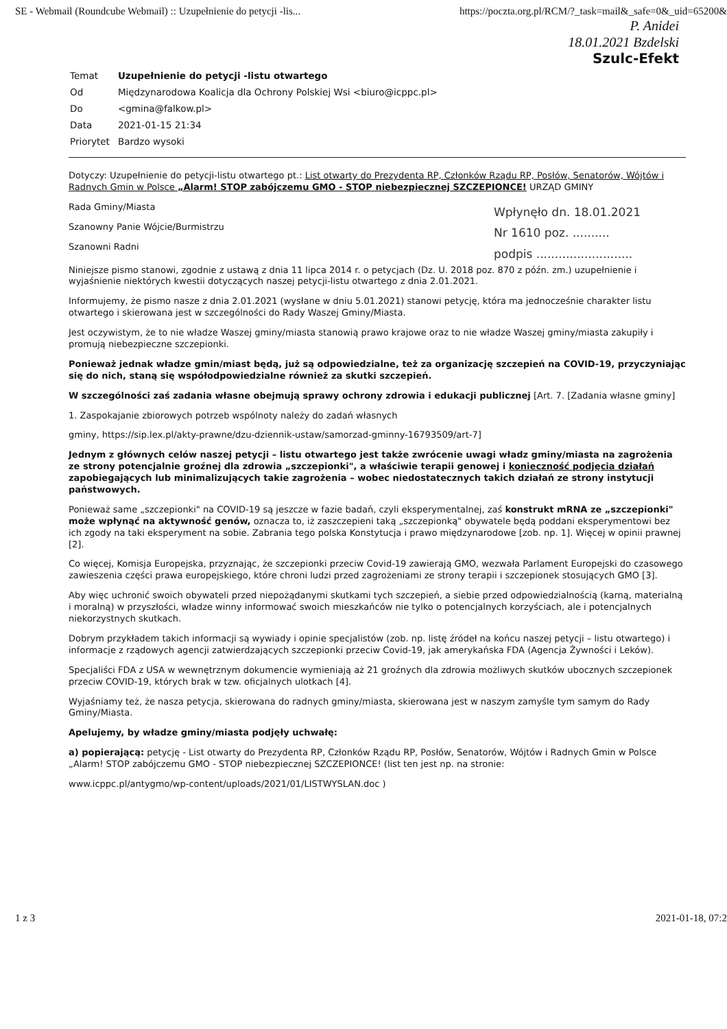SE - Webmail (Roundcube Webmail) :: Uzupełnienie do petycji -lis... https://poczta.org.pl/RCM/?_task=mail&_safe=0&_uid=65200&
P. Anidei
18.01.2021 Bzdelski
Szulc-Efekt
| Temat | Uzupełnienie do petycji -listu otwartego |
| Od | Międzynarodowa Koalicja dla Ochrony Polskiej Wsi <biuro@icppc.pl> |
| Do | <gmina@falkow.pl> |
| Data | 2021-01-15 21:34 |
| Priorytet | Bardzo wysoki |
Dotyczy: Uzupełnienie do petycji-listu otwartego pt.: List otwarty do Prezydenta RP, Członków Rządu RP, Posłów, Senatorów, Wójtów i Radnych Gmin w Polsce „Alarm! STOP zabójczemu GMO - STOP niebezpiecznej SZCZEPIONCE! URZĄD GMINY
Wpłynęło dn. 18.01.2021
Nr 1610 poz. ..........
podpis ..........................
Rada Gminy/Miasta
Szanowny Panie Wójcie/Burmistrzu
Szanowni Radni
Niniejsze pismo stanowi, zgodnie z ustawą z dnia 11 lipca 2014 r. o petycjach (Dz. U. 2018 poz. 870 z późn. zm.) uzupełnienie i wyjaśnienie niektórych kwestii dotyczących naszej petycji-listu otwartego z dnia 2.01.2021.
Informujemy, że pismo nasze z dnia 2.01.2021 (wysłane w dniu 5.01.2021) stanowi petycję, która ma jednocześnie charakter listu otwartego i skierowana jest w szczególności do Rady Waszej Gminy/Miasta.
Jest oczywistym, że to nie władze Waszej gminy/miasta stanowią prawo krajowe oraz to nie władze Waszej gminy/miasta zakupiły i promują niebezpieczne szczepionki.
Ponieważ jednak władze gmin/miast będą, już są odpowiedzialne, też za organizację szczepień na COVID-19, przyczyniając się do nich, staną się współodpowiedzialne również za skutki szczepień.
W szczególności zaś zadania własne obejmują sprawy ochrony zdrowia i edukacji publicznej [Art. 7. [Zadania własne gminy]
1. Zaspokajanie zbiorowych potrzeb wspólnoty należy do zadań własnych
gminy, https://sip.lex.pl/akty-prawne/dzu-dziennik-ustaw/samorzad-gminny-16793509/art-7]
Jednym z głównych celów naszej petycji – listu otwartego jest także zwrócenie uwagi władz gminy/miasta na zagrożenia ze strony potencjalnie groźnej dla zdrowia „szczepionki", a właściwie terapii genowej i konieczność podjęcia działań zapobiegających lub minimalizujących takie zagrożenia – wobec niedostatecznych takich działań ze strony instytucji państwowych.
Ponieważ same „szczepionki" na COVID-19 są jeszcze w fazie badań, czyli eksperymentalnej, zaś konstrukt mRNA ze „szczepionki" może wpłynąć na aktywność genów, oznacza to, iż zaszczepieni taką „szczepionką" obywatele będą poddani eksperymentowi bez ich zgody na taki eksperyment na sobie. Zabrania tego polska Konstytucja i prawo międzynarodowe [zob. np. 1]. Więcej w opinii prawnej [2].
Co więcej, Komisja Europejska, przyznając, że szczepionki przeciw Covid-19 zawierają GMO, wezwała Parlament Europejski do czasowego zawieszenia części prawa europejskiego, które chroni ludzi przed zagrożeniami ze strony terapii i szczepionek stosujących GMO [3].
Aby więc uchronić swoich obywateli przed niepożądanymi skutkami tych szczepień, a siebie przed odpowiedzialnością (karną, materialną i moralną) w przyszłości, władze winny informować swoich mieszkańców nie tylko o potencjalnych korzyściach, ale i potencjalnych niekorzystnych skutkach.
Dobrym przykładem takich informacji są wywiady i opinie specjalistów (zob. np. listę źródeł na końcu naszej petycji – listu otwartego) i informacje z rządowych agencji zatwierdzających szczepionki przeciw Covid-19, jak amerykańska FDA (Agencja Żywności i Leków).
Specjaliści FDA z USA w wewnętrznym dokumencie wymieniają aż 21 groźnych dla zdrowia możliwych skutków ubocznych szczepionek przeciw COVID-19, których brak w tzw. oficjalnych ulotkach [4].
Wyjaśniamy też, że nasza petycja, skierowana do radnych gminy/miasta, skierowana jest w naszym zamyśle tym samym do Rady Gminy/Miasta.
Apelujemy, by władze gminy/miasta podjęły uchwałę:
a) popierającą: petycję - List otwarty do Prezydenta RP, Członków Rządu RP, Posłów, Senatorów, Wójtów i Radnych Gmin w Polsce „Alarm! STOP zabójczemu GMO - STOP niebezpiecznej SZCZEPIONCE! (list ten jest np. na stronie:
www.icppc.pl/antygmo/wp-content/uploads/2021/01/LISTWYSLAN.doc )
1 z 3 2021-01-18, 07:2